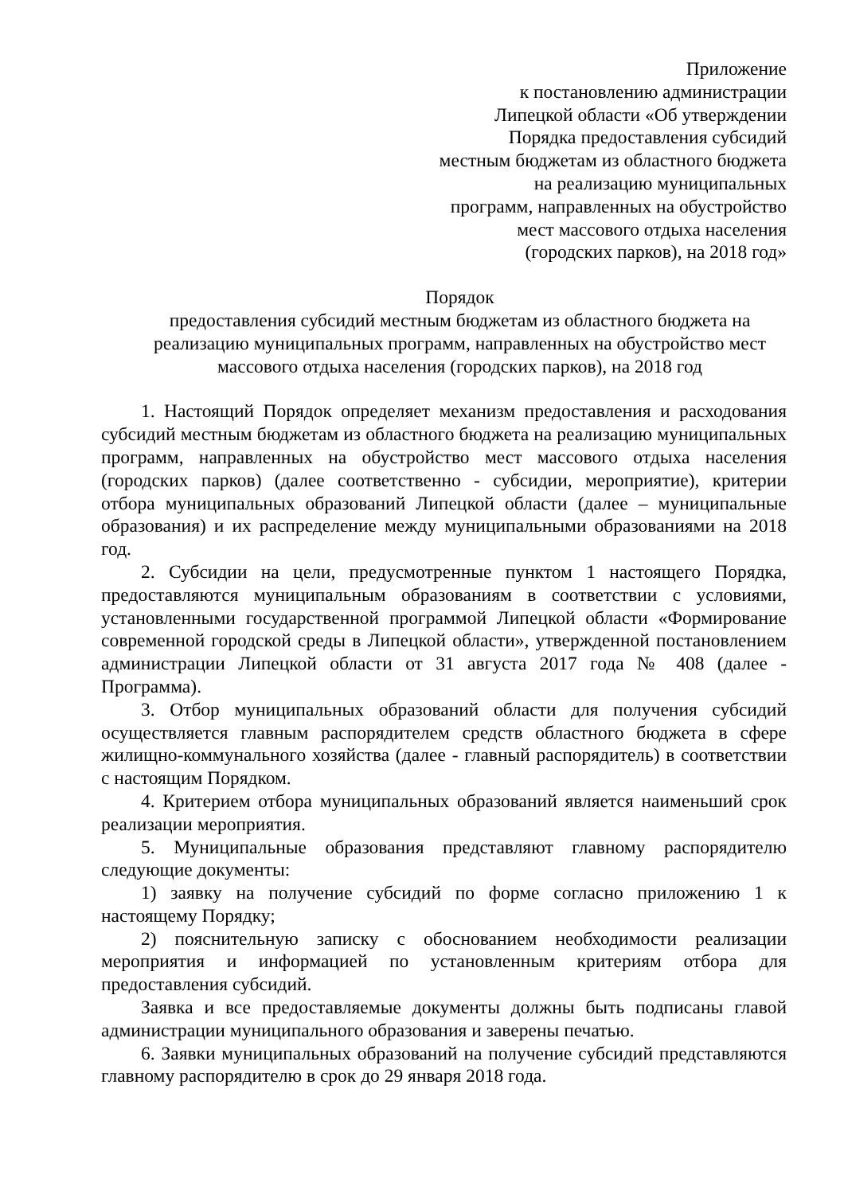Приложение
к постановлению администрации
Липецкой области «Об утверждении
Порядка предоставления субсидий
местным бюджетам из областного бюджета
на реализацию муниципальных
программ, направленных на обустройство
мест массового отдыха населения
(городских парков), на 2018 год»
Порядок
предоставления субсидий местным бюджетам из областного бюджета на реализацию муниципальных программ, направленных на обустройство мест массового отдыха населения (городских парков), на 2018 год
1. Настоящий Порядок определяет механизм предоставления и расходования субсидий местным бюджетам из областного бюджета на реализацию муниципальных программ, направленных на обустройство мест массового отдыха населения (городских парков) (далее соответственно - субсидии, мероприятие), критерии отбора муниципальных образований Липецкой области (далее – муниципальные образования) и их распределение между муниципальными образованиями на 2018 год.
2. Субсидии на цели, предусмотренные пунктом 1 настоящего Порядка, предоставляются муниципальным образованиям в соответствии с условиями, установленными государственной программой Липецкой области «Формирование современной городской среды в Липецкой области», утвержденной постановлением администрации Липецкой области от 31 августа 2017 года № 408 (далее - Программа).
3. Отбор муниципальных образований области для получения субсидий осуществляется главным распорядителем средств областного бюджета в сфере жилищно-коммунального хозяйства (далее - главный распорядитель) в соответствии с настоящим Порядком.
4. Критерием отбора муниципальных образований является наименьший срок реализации мероприятия.
5. Муниципальные образования представляют главному распорядителю следующие документы:
1) заявку на получение субсидий по форме согласно приложению 1 к настоящему Порядку;
2) пояснительную записку с обоснованием необходимости реализации мероприятия и информацией по установленным критериям отбора для предоставления субсидий.
Заявка и все предоставляемые документы должны быть подписаны главой администрации муниципального образования и заверены печатью.
6. Заявки муниципальных образований на получение субсидий представляются главному распорядителю в срок до 29 января 2018 года.